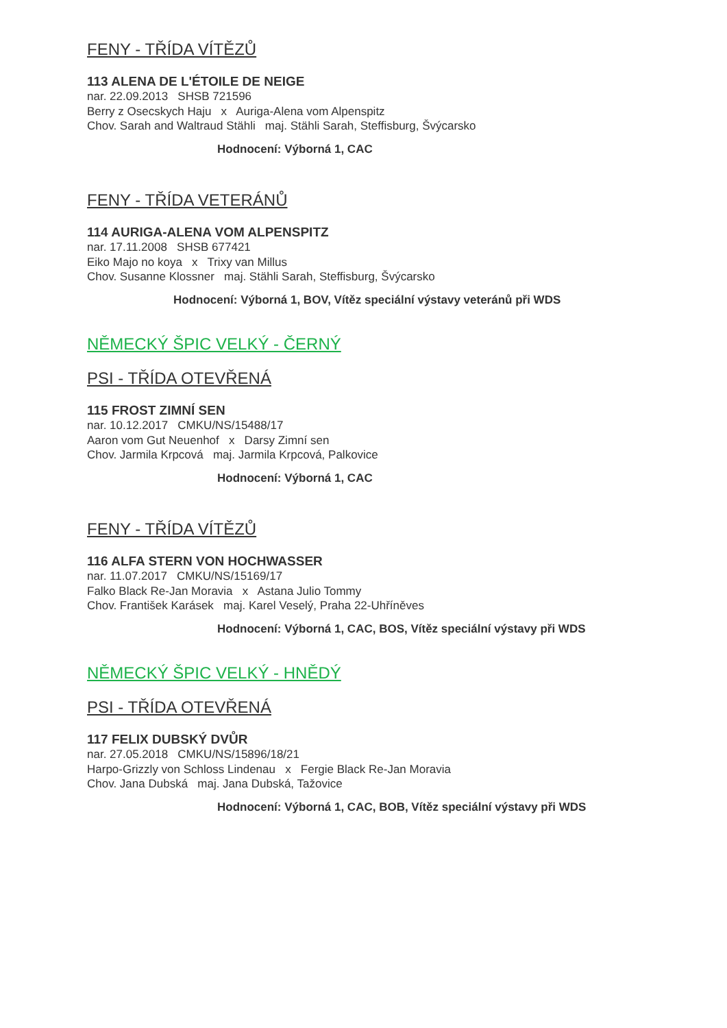FENY - TŘÍDA VÍTĚZŮ
113 ALENA DE L'ÉTOILE DE NEIGE
nar. 22.09.2013 SHSB 721596
Berry z Osecskych Haju x Auriga-Alena vom Alpenspitz
Chov. Sarah and Waltraud Stähli maj. Stähli Sarah, Steffisburg, Švýcarsko
Hodnocení: Výborná 1, CAC
FENY - TŘÍDA VETERÁNŮ
114 AURIGA-ALENA VOM ALPENSPITZ
nar. 17.11.2008 SHSB 677421
Eiko Majo no koya x Trixy van Millus
Chov. Susanne Klossner maj. Stähli Sarah, Steffisburg, Švýcarsko
Hodnocení: Výborná 1, BOV, Vítěz speciální výstavy veteránů při WDS
NĚMECKÝ ŠPIC VELKÝ - ČERNÝ
PSI - TŘÍDA OTEVŘENÁ
115 FROST ZIMNÍ SEN
nar. 10.12.2017 CMKU/NS/15488/17
Aaron vom Gut Neuenhof x Darsy Zimní sen
Chov. Jarmila Krpcová maj. Jarmila Krpcová, Palkovice
Hodnocení: Výborná 1, CAC
FENY - TŘÍDA VÍTĚZŮ
116 ALFA STERN VON HOCHWASSER
nar. 11.07.2017 CMKU/NS/15169/17
Falko Black Re-Jan Moravia x Astana Julio Tommy
Chov. František Karásek maj. Karel Veselý, Praha 22-Uhříněves
Hodnocení: Výborná 1, CAC, BOS, Vítěz speciální výstavy při WDS
NĚMECKÝ ŠPIC VELKÝ - HNĚDÝ
PSI - TŘÍDA OTEVŘENÁ
117 FELIX DUBSKÝ DVŮR
nar. 27.05.2018 CMKU/NS/15896/18/21
Harpo-Grizzly von Schloss Lindenau x Fergie Black Re-Jan Moravia
Chov. Jana Dubská maj. Jana Dubská, Tažovice
Hodnocení: Výborná 1, CAC, BOB, Vítěz speciální výstavy při WDS